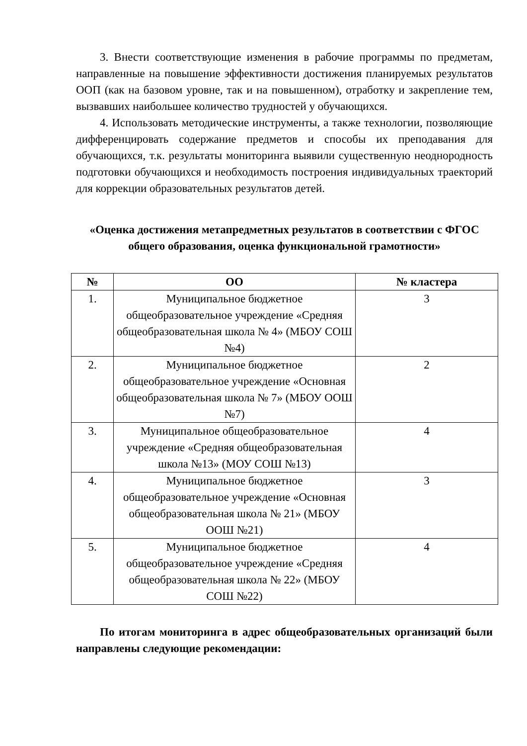3. Внести соответствующие изменения в рабочие программы по предметам, направленные на повышение эффективности достижения планируемых результатов ООП (как на базовом уровне, так и на повышенном), отработку и закрепление тем, вызвавших наибольшее количество трудностей у обучающихся.
4. Использовать методические инструменты, а также технологии, позволяющие дифференцировать содержание предметов и способы их преподавания для обучающихся, т.к. результаты мониторинга выявили существенную неоднородность подготовки обучающихся и необходимость построения индивидуальных траекторий для коррекции образовательных результатов детей.
«Оценка достижения метапредметных результатов в соответствии с ФГОС общего образования, оценка функциональной грамотности»
| № | ОО | № кластера |
| --- | --- | --- |
| 1. | Муниципальное бюджетное общеобразовательное учреждение «Средняя общеобразовательная школа № 4» (МБОУ СОШ №4) | 3 |
| 2. | Муниципальное бюджетное общеобразовательное учреждение «Основная общеобразовательная школа № 7» (МБОУ ООШ №7) | 2 |
| 3. | Муниципальное общеобразовательное учреждение «Средняя общеобразовательная школа №13» (МОУ СОШ №13) | 4 |
| 4. | Муниципальное бюджетное общеобразовательное учреждение «Основная общеобразовательная школа № 21» (МБОУ ООШ №21) | 3 |
| 5. | Муниципальное бюджетное общеобразовательное учреждение «Средняя общеобразовательная школа № 22» (МБОУ СОШ №22) | 4 |
По итогам мониторинга в адрес общеобразовательных организаций были направлены следующие рекомендации: